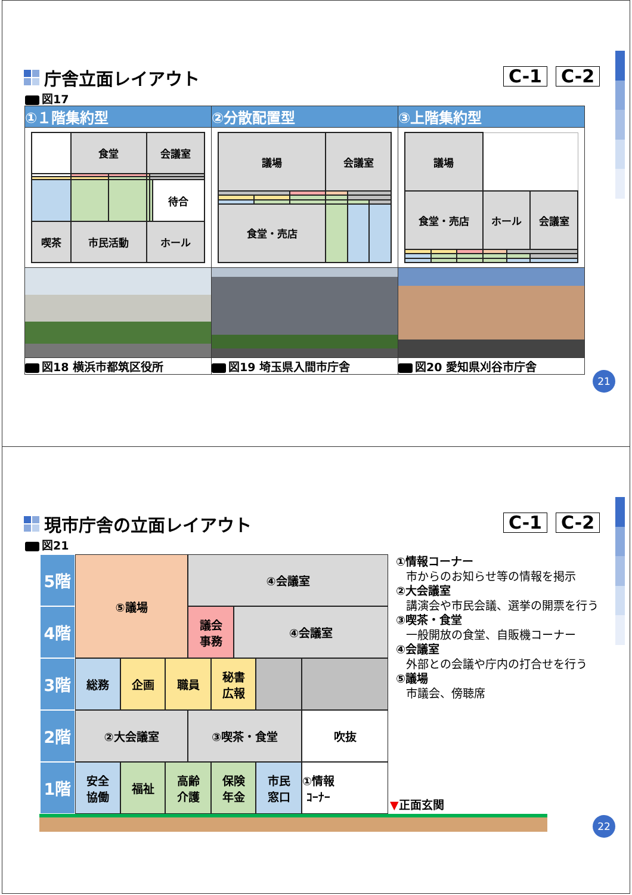庁舎立面レイアウト C-1 C-2
図17
| ①１階集約型 | ②分散配置型 | ③上階集約型 |
| --- | --- | --- |
| / / 食堂 / / 会議室 / / / / / / / / / 待合 / / 喫茶 / 市民活動 / / ホール / / / | / 議場 / / / 会議室 / / / / 食堂・売店 / / / / / / | / 議場 / / / / / / / 食堂・売店 / / / ホール / / 会議室 / |
| 図18 横浜市都筑区役所 | 図19 埼玉県入間市庁舎 | 図20 愛知県刈谷市庁舎 |
21
現市庁舎の立面レイアウト C-1 C-2
図21
5階
⑤議場
④会議室
4階
議会
事務
④会議室
3階
総務
企画
職員
秘書
広報
2階
②大会議室
③喫茶・食堂
吹抜
1階
安全
協働
福祉
高齢
介護
保険
年金
市民
窓口
①情報
ｺｰﾅｰ
▼正面玄関
①情報コーナー
市からのお知らせ等の情報を掲示
②大会議室
講演会や市民会議、選挙の開票を行う
③喫茶・食堂
一般開放の食堂、自販機コーナー
④会議室
外部との会議や庁内の打合せを行う
⑤議場
市議会、傍聴席
22